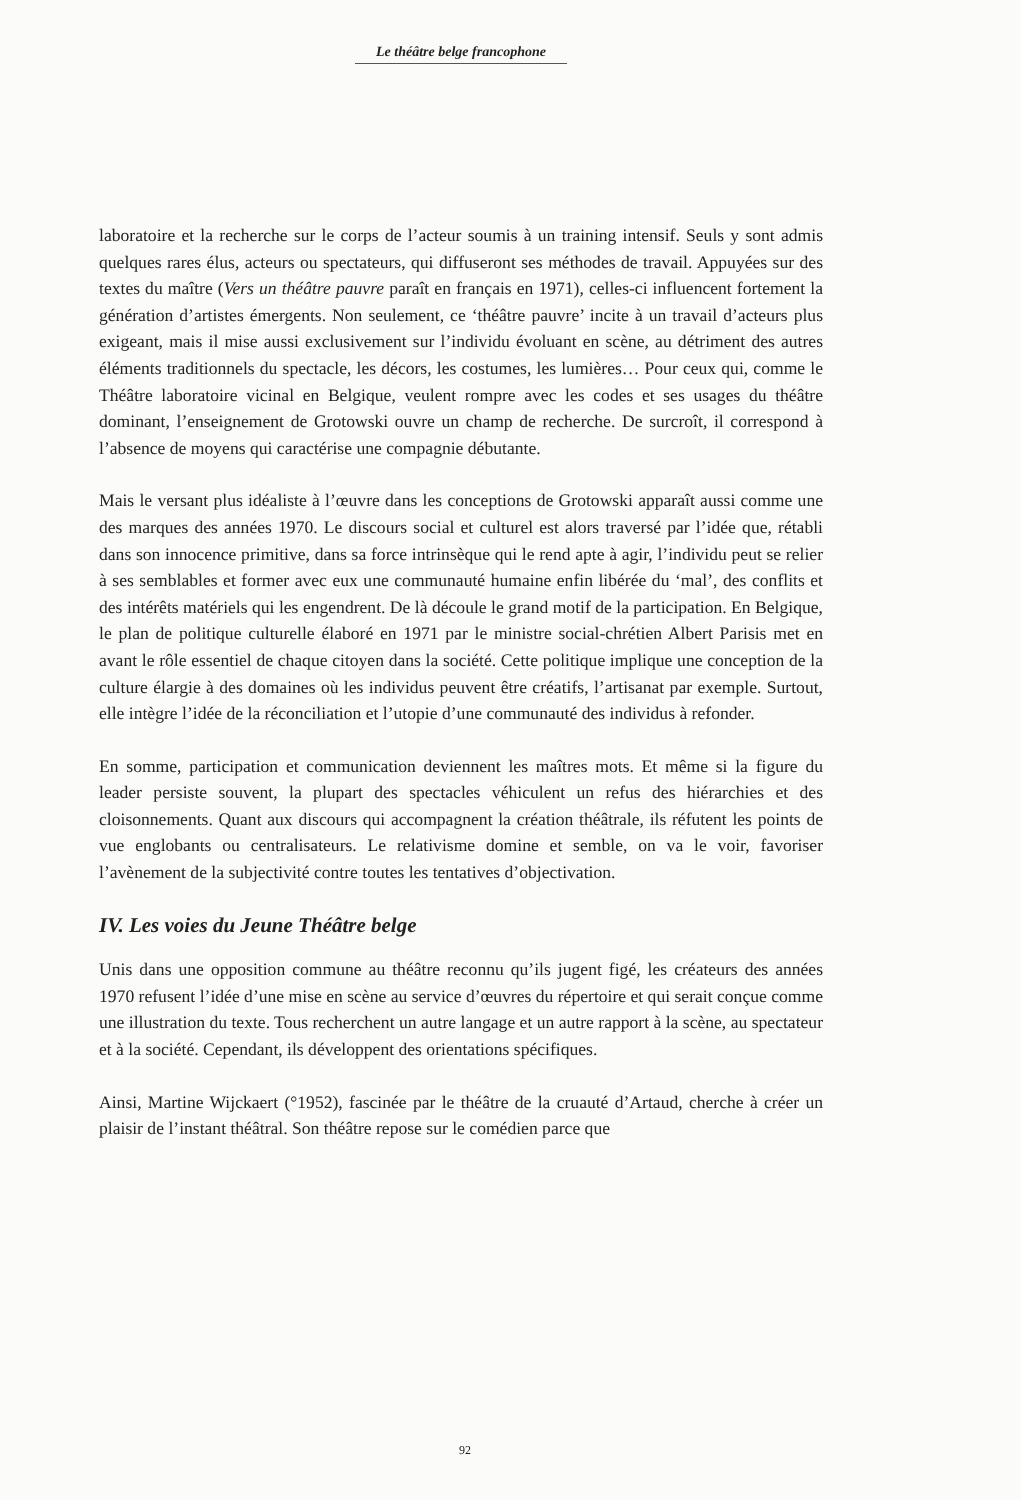Le théâtre belge francophone
laboratoire et la recherche sur le corps de l’acteur soumis à un training intensif. Seuls y sont admis quelques rares élus, acteurs ou spectateurs, qui diffuseront ses méthodes de travail. Appuyées sur des textes du maître (Vers un théâtre pauvre paraît en français en 1971), celles-ci influencent fortement la génération d’artistes émergents. Non seulement, ce ‘théâtre pauvre’ incite à un travail d’acteurs plus exigeant, mais il mise aussi exclusivement sur l’individu évoluant en scène, au détriment des autres éléments traditionnels du spectacle, les décors, les costumes, les lumières… Pour ceux qui, comme le Théâtre laboratoire vicinal en Belgique, veulent rompre avec les codes et ses usages du théâtre dominant, l’enseignement de Grotowski ouvre un champ de recherche. De surcroît, il correspond à l’absence de moyens qui caractérise une compagnie débutante.
Mais le versant plus idéaliste à l’œuvre dans les conceptions de Grotowski apparaît aussi comme une des marques des années 1970. Le discours social et culturel est alors traversé par l’idée que, rétabli dans son innocence primitive, dans sa force intrinsèque qui le rend apte à agir, l’individu peut se relier à ses semblables et former avec eux une communauté humaine enfin libérée du ‘mal’, des conflits et des intérêts matériels qui les engendrent. De là découle le grand motif de la participation. En Belgique, le plan de politique culturelle élaboré en 1971 par le ministre social-chrétien Albert Parisis met en avant le rôle essentiel de chaque citoyen dans la société. Cette politique implique une conception de la culture élargie à des domaines où les individus peuvent être créatifs, l’artisanat par exemple. Surtout, elle intègre l’idée de la réconciliation et l’utopie d’une communauté des individus à refonder.
En somme, participation et communication deviennent les maîtres mots. Et même si la figure du leader persiste souvent, la plupart des spectacles véhiculent un refus des hiérarchies et des cloisonnements. Quant aux discours qui accompagnent la création théâtrale, ils réfutent les points de vue englobants ou centralisateurs. Le relativisme domine et semble, on va le voir, favoriser l’avènement de la subjectivité contre toutes les tentatives d’objectivation.
IV. Les voies du Jeune Théâtre belge
Unis dans une opposition commune au théâtre reconnu qu’ils jugent figé, les créateurs des années 1970 refusent l’idée d’une mise en scène au service d’œuvres du répertoire et qui serait conçue comme une illustration du texte. Tous recherchent un autre langage et un autre rapport à la scène, au spectateur et à la société. Cependant, ils développent des orientations spécifiques.
Ainsi, Martine Wijckaert (°1952), fascinée par le théâtre de la cruauté d’Artaud, cherche à créer un plaisir de l’instant théâtral. Son théâtre repose sur le comédien parce que
92